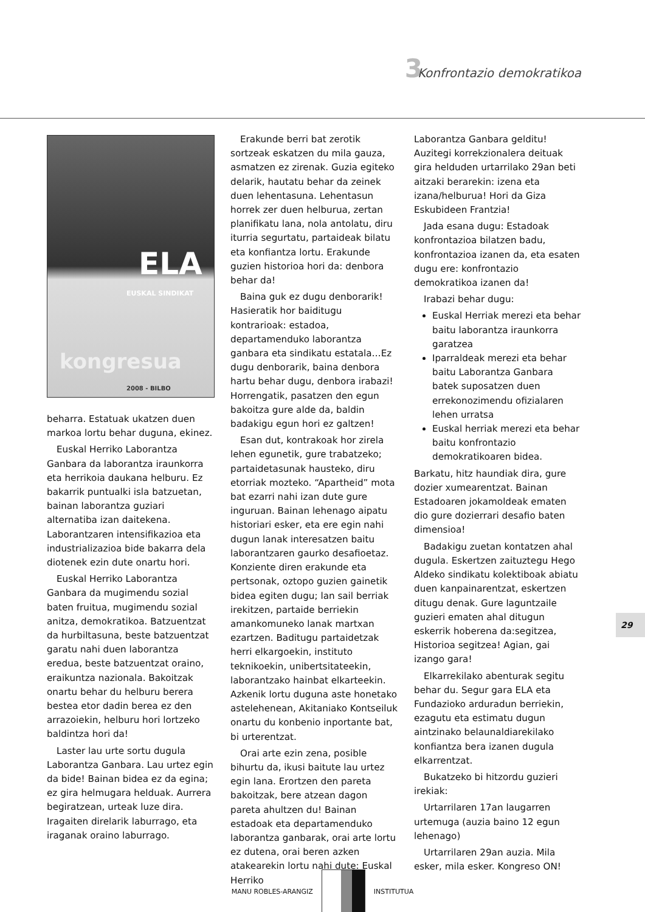3 Konfrontazio demokratikoa
ELA EUSKAL SINDIKAT
kongresua
2008 - BILBO
beharra. Estatuak ukatzen duen markoa lortu behar duguna, ekinez.
Euskal Herriko Laborantza Ganbara da laborantza iraunkorra eta herrikoia daukana helburu. Ez bakarrik puntualki isla batzuetan, bainan laborantza guziari alternatiba izan daitekena. Laborantzaren intensifikazioa eta industrializazioa bide bakarra dela diotenek ezin dute onartu hori.
Euskal Herriko Laborantza Ganbara da mugimendu sozial baten fruitua, mugimendu sozial anitza, demokratikoa. Batzuentzat da hurbiltasuna, beste batzuentzat garatu nahi duen laborantza eredua, beste batzuentzat oraino, eraikuntza nazionala. Bakoitzak onartu behar du helburu berera bestea etor dadin berea ez den arrazoiekin, helburu hori lortzeko baldintza hori da!
Laster lau urte sortu dugula Laborantza Ganbara. Lau urtez egin da bide! Bainan bidea ez da egina; ez gira helmugara helduak. Aurrera begiratzean, urteak luze dira. Iragaiten direlarik laburrago, eta iraganak oraino laburrago.
Erakunde berri bat zerotik sortzeak eskatzen du mila gauza, asmatzen ez zirenak. Guzia egiteko delarik, hautatu behar da zeinek duen lehentasuna. Lehentasun horrek zer duen helburua, zertan planifikatu lana, nola antolatu, diru iturria segurtatu, partaideak bilatu eta konfiantza lortu. Erakunde guzien historioa hori da: denbora behar da!
Baina guk ez dugu denborarik! Hasieratik hor baiditugu kontrarioak: estadoa, departamenduko laborantza ganbara eta sindikatu estatala…Ez dugu denborarik, baina denbora hartu behar dugu, denbora irabazi! Horrengatik, pasatzen den egun bakoitza gure alde da, baldin badakigu egun hori ez galtzen!
Esan dut, kontrakoak hor zirela lehen egunetik, gure trabatzeko; partaidetasunak hausteko, diru etorriak mozteko. “Apartheid” mota bat ezarri nahi izan dute gure inguruan. Bainan lehenago aipatu historiari esker, eta ere egin nahi dugun lanak interesatzen baitu laborantzaren gaurko desafioetaz. Konziente diren erakunde eta pertsonak, oztopo guzien gainetik bidea egiten dugu; lan sail berriak irekitzen, partaide berriekin amankomuneko lanak martxan ezartzen. Baditugu partaidetzak herri elkargoekin, instituto teknikoekin, unibertsitateekin, laborantzako hainbat elkarteekin. Azkenik lortu duguna aste honetako astelehenean, Akitaniako Kontseiluk onartu du konbenio inportante bat, bi urterentzat.
Orai arte ezin zena, posible bihurtu da, ikusi baitute lau urtez egin lana. Erortzen den pareta bakoitzak, bere atzean dagon pareta ahultzen du! Bainan estadoak eta departamenduko laborantza ganbarak, orai arte lortu ez dutena, orai beren azken atakearekin lortu nahi dute: Euskal Herriko
Laborantza Ganbara gelditu! Auzitegi korrekzionalera deituak gira helduden urtarrilako 29an beti aitzaki berarekin: izena eta izana/helburua! Hori da Giza Eskubideen Frantzia!
Jada esana dugu: Estadoak konfrontazioa bilatzen badu, konfrontazioa izanen da, eta esaten dugu ere: konfrontazio demokratikoa izanen da!
Irabazi behar dugu:
Euskal Herriak merezi eta behar baitu laborantza iraunkorra garatzea
Iparraldeak merezi eta behar baitu Laborantza Ganbara batek suposatzen duen errekonozimendu ofizialaren lehen urratsa
Euskal herriak merezi eta behar baitu konfrontazio demokratikoaren bidea.
Barkatu, hitz haundiak dira, gure dozier xumearentzat. Bainan Estadoaren jokamoldeak ematen dio gure dozierrari desafio baten dimensioa!
Badakigu zuetan kontatzen ahal dugula. Eskertzen zaituztegu Hego Aldeko sindikatu kolektiboak abiatu duen kanpainarentzat, eskertzen ditugu denak. Gure laguntzaile guzieri ematen ahal ditugun eskerrik hoberena da:segitzea, Historioa segitzea! Agian, gai izango gara!
Elkarrekilako abenturak segitu behar du. Segur gara ELA eta Fundazioko arduradun berriekin, ezagutu eta estimatu dugun aintzinako belaunaldiarekilako konfiantza bera izanen dugula elkarrentzat.
Bukatzeko bi hitzordu guzieri irekiak:
Urtarrilaren 17an laugarren urtemuga (auzia baino 12 egun lehenago)
Urtarrilaren 29an auzia. Mila esker, mila esker. Kongreso ON!
29
MANU ROBLES-ARANGIZ INSTITUTUA